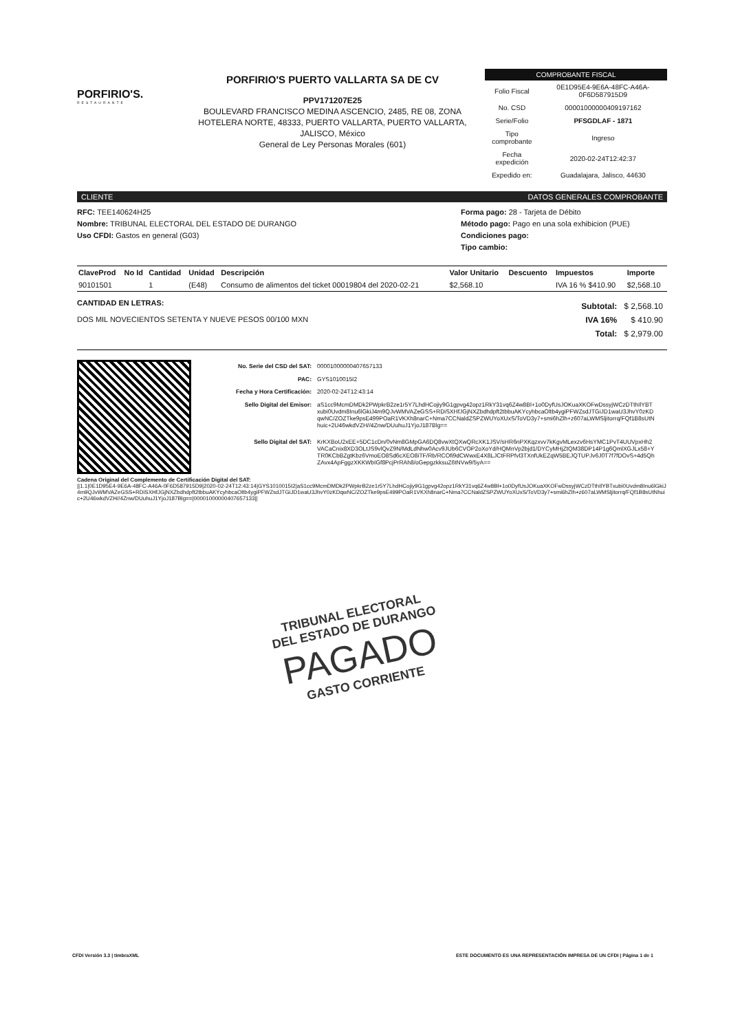PORFIRIO'S.
RESTAURANTE
PORFIRIO'S PUERTO VALLARTA SA DE CV
PPV171207E25
BOULEVARD FRANCISCO MEDINA ASCENCIO, 2485, RE 08, ZONA HOTELERA NORTE, 48333, PUERTO VALLARTA, PUERTO VALLARTA, JALISCO, México
General de Ley Personas Morales (601)
COMPROBANTE FISCAL
| Folio Fiscal | 0E1D95E4-9E6A-48FC-A46A-0F6D587915D9 |
| No. CSD | 00001000000409197162 |
| Serie/Folio | PFSGDLAF - 1871 |
| Tipo comprobante | Ingreso |
| Fecha expedición | 2020-02-24T12:42:37 |
| Expedido en: | Guadalajara, Jalisco, 44630 |
CLIENTE DATOS GENERALES COMPROBANTE
RFC: TEE140624H25
Nombre: TRIBUNAL ELECTORAL DEL ESTADO DE DURANGO
Uso CFDI: Gastos en general (G03)
Forma pago: 28 - Tarjeta de Débito
Método pago: Pago en una sola exhibicion (PUE)
Condiciones pago:
Tipo cambio:
| ClaveProd | No Id | Cantidad | Unidad | Descripción | Valor Unitario | Descuento | Impuestos | Importe |
| --- | --- | --- | --- | --- | --- | --- | --- | --- |
| 90101501 | | 1 | (E48) | Consumo de alimentos del ticket 00019804 del 2020-02-21 | $2,568.10 | | IVA 16 % $410.90 | $2,568.10 |
CANTIDAD EN LETRAS:
DOS MIL NOVECIENTOS SETENTA Y NUEVE PESOS 00/100 MXN
| Subtotal: | $ 2,568.10 |
| IVA 16% | $ 410.90 |
| Total: | $ 2,979.00 |
| No. Serie del CSD del SAT: | 00001000000407657133 |
| PAC: | GYS1010015I2 |
| Fecha y Hora Certificación: | 2020-02-24T12:43:14 |
| Sello Digital del Emisor: | aS1cc9McmDMDk2PWpkrB2ze1r5Y7LhdHCojiy9G1gpvg42opz1RkY31vq6Z4w8Bl+1o0DyfUsJOKuaXKOFwDssyjWCzDTthIlYBTxubi0Uvdm8Inu6lGkiJ4m9QJvWMVAZeGSS+RDiSXHfJGjNXZbdhdpft2tbbuAKYcyhbcaOltb4ygiPFWZsdJTGiJD1waU3JhvY0zKDqwNC/ZOZTke9psE499POaR1VKXh8narC+Nma7CCNaldZSPZWUYoXUxS/ToVD3y7+smi6hZlh+z607aLWMSljitorrq/FQf1B8sUtNhuic+2U46wkdVZH//4Znw/DUuhuJ1YjoJ187Blg== |
| Sello Digital del SAT: | KrKXBoU2xEE+5DC1cDn/0vNm8GMpGA6DQ8vwXtQXwQRcXK1JSV/sHR6nPXKqzxvv7kKgvMLexzv6HsYMC1PvT4UUVpxHh2VACaCnix8XD3OLtJS9vlQvZ9N/MdLdNhw0Acv9JUb6CVOP2oXoYd/HQMnVp2bjd1/DYCyMHjZtQM38DP14P1g6QmlXGJLx58+YTR0KCbBZgtKbz6VmoEO8Sd6cXEO8iTF/Rb/RCOfi9dCWwxE4X8LJCtFRPfvl3TXnfUkEZqW5BEJQTUPJv6J0T7f7fDOvS+4d5QhZAvx4ApFggzXKKWbIGf8PcjPrRAh8/oGepgzkksuZ6tNVw9/5yA== |
Cadena Original del Complemento de Certificación Digital del SAT:
||1.1|0E1D95E4-9E6A-48FC-A46A-0F6D587915D9|2020-02-24T12:43:14|GYS1010015I2|aS1cc9McmDMDk2PWpkrB2ze1r5Y7LhdHCojiy9G1gpvg42opz1RkY31vq6Z4w8Bl+1o0DyfUsJOKuaXKOFwDssyjWCzDTthIlYBTxubi0Uvdm8Inu6lGkiJ4m9QJvWMVAZeGSS+RDiSXHfJGjNXZbdhdpft2tbbuAKYcyhbcaOltb4ygiPFWZsdJTGiJD1waU3JhvY0zKDqwNC/ZOZTke9psE499POaR1VKXh8narC+Nma7CCNaldZSPZWUYoXUxS/ToVD3y7+smi6hZlh+z607aLWMSljitorrq/FQf1B8sUtNhuic+2U46wkdVZH//4Znw/DUuhuJ1YjoJ187Blg==|00001000000407657133||
TRIBUNAL ELECTORAL
DEL ESTADO DE DURANGO
PAGADO
GASTO CORRIENTE
CFDI Versión 3.3 | timbraXML ESTE DOCUMENTO ES UNA REPRESENTACIÓN IMPRESA DE UN CFDI | Página 1 de 1